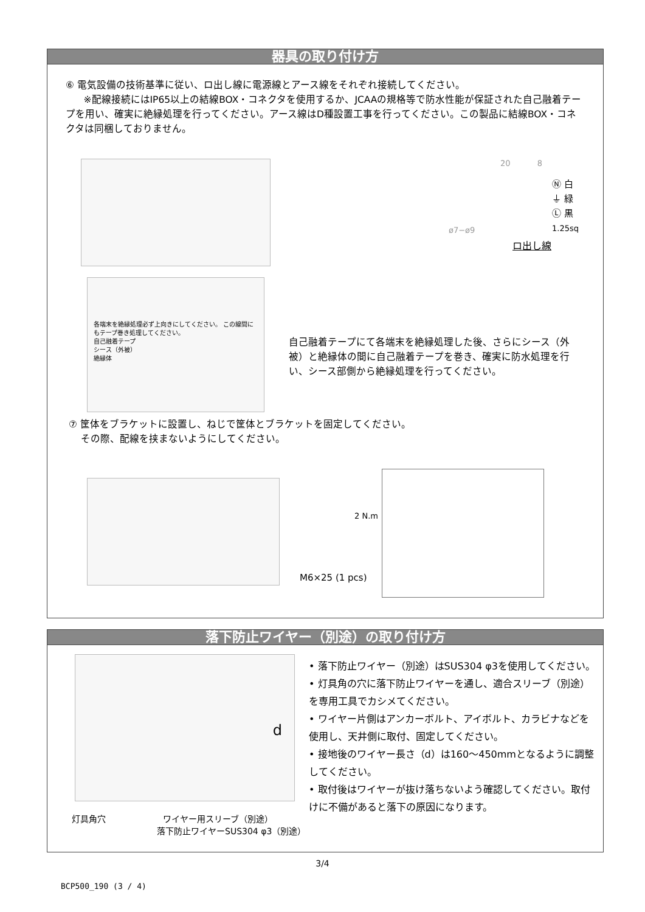器具の取り付け方
⑥ 電気設備の技術基準に従い、ロ出し線に電源線とアース線をそれぞれ接続してください。
※配線接続にはIP65以上の結線BOX・コネクタを使用するか、JCAAの規格等で防水性能が保証された自己融着テープを用い、確実に絶縁処理を行ってください。アース線はD種設置工事を行ってください。この製品に結線BOX・コネクタは同梱しておりません。
20 8
Ⓝ 白
⏚ 緑
Ⓛ 黒
1.25sq
ø7−ø9
ロ出し線
各端末を絶縁処理必ず上向きにしてください。 この線間にもテープ巻き処理してください。
自己融着テープ
シース（外被）
絶縁体
自己融着テープにて各端末を絶縁処理した後、さらにシース（外被）と絶縁体の間に自己融着テープを巻き、確実に防水処理を行い、シース部側から絶縁処理を行ってください。
⑦ 筐体をブラケットに設置し、ねじで筐体とブラケットを固定してください。
その際、配線を挟まないようにしてください。
2 N.m
M6×25 (1 pcs)
落下防止ワイヤー（別途）の取り付け方
d
灯具角穴 ワイヤー用スリーブ（別途）
落下防止ワイヤーSUS304 φ3（別途）
• 落下防止ワイヤー（別途）はSUS304 φ3を使用してください。
• 灯具角の穴に落下防止ワイヤーを通し、適合スリーブ（別途）を専用工具でカシメてください。
• ワイヤー片側はアンカーボルト、アイボルト、カラビナなどを使用し、天井側に取付、固定してください。
• 接地後のワイヤー長さ（d）は160～450mmとなるように調整してください。
• 取付後はワイヤーが抜け落ちないよう確認してください。取付けに不備があると落下の原因になります。
3/4
BCP500_190 (3 / 4)